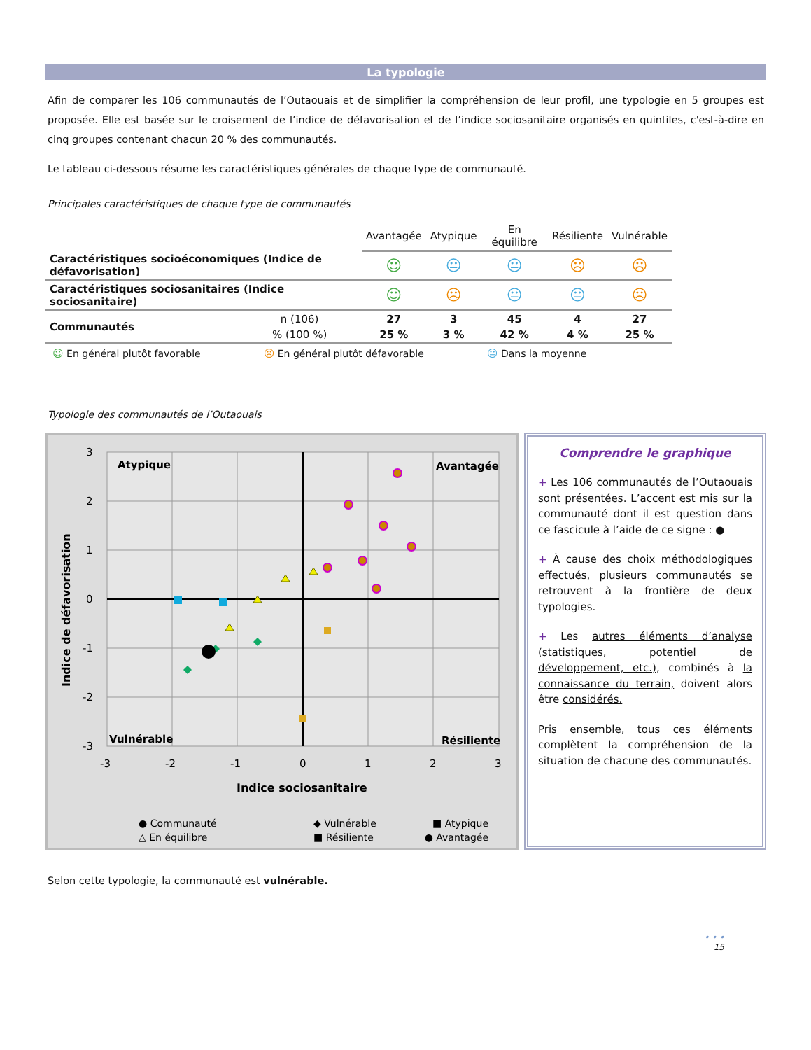La typologie
Afin de comparer les 106 communautés de l’Outaouais et de simplifier la compréhension de leur profil, une typologie en 5 groupes est proposée. Elle est basée sur le croisement de l’indice de défavorisation et de l’indice sociosanitaire organisés en quintiles, c'est-à-dire en cinq groupes contenant chacun 20 % des communautés.
Le tableau ci-dessous résume les caractéristiques générales de chaque type de communauté.
Principales caractéristiques de chaque type de communautés
| | | Avantagée | Atypique | En équilibre | Résiliente | Vulnérable |
| --- | --- | --- | --- | --- | --- | --- |
| Caractéristiques socioéconomiques (Indice de défavorisation) | | ☺ | 😐 | 😐 | ☹ | ☹ |
| Caractéristiques sociosanitaires (Indice sociosanitaire) | | ☺ | ☹ | 😐 | 😐 | ☹ |
| Communautés | n (106) | 27 | 3 | 45 | 4 | 27 |
| | % (100 %) | 25 % | 3 % | 42 % | 4 % | 25 % |
☺ En général plutôt favorable ☹ En général plutôt défavorable 😐 Dans la moyenne
Typologie des communautés de l’Outaouais
3
2
1
0
-1
-2
-3
-3
-2
-1
0
1
2
3
Atypique
Avantagée
Vulnérable
Résiliente
Indice sociosanitaire
Indice de défavorisation
● Communauté
◆ Vulnérable
■ Atypique
△ En équilibre
■ Résiliente
● Avantagée
Comprendre le graphique
+ Les 106 communautés de l’Outaouais sont présentées. L’accent est mis sur la communauté dont il est question dans ce fascicule à l’aide de ce signe : ●
+ À cause des choix méthodologiques effectués, plusieurs communautés se retrouvent à la frontière de deux typologies.
+ Les autres éléments d’analyse (statistiques, potentiel de développement, etc.), combinés à la connaissance du terrain, doivent alors être considérés.
Pris ensemble, tous ces éléments complètent la compréhension de la situation de chacune des communautés.
Selon cette typologie, la communauté est vulnérable.
• • •
15